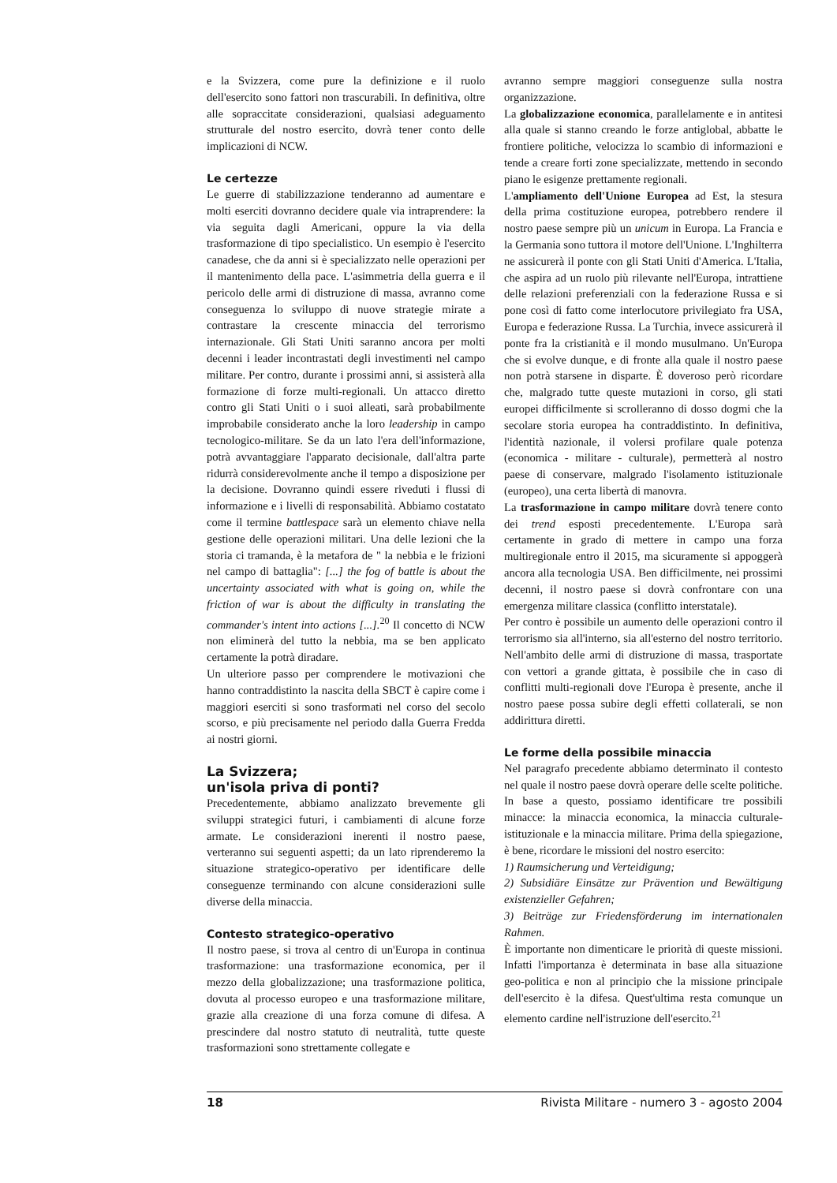e la Svizzera, come pure la definizione e il ruolo dell'esercito sono fattori non trascurabili. In definitiva, oltre alle sopraccitate considerazioni, qualsiasi adeguamento strutturale del nostro esercito, dovrà tener conto delle implicazioni di NCW.
Le certezze
Le guerre di stabilizzazione tenderanno ad aumentare e molti eserciti dovranno decidere quale via intraprendere: la via seguita dagli Americani, oppure la via della trasformazione di tipo specialistico. Un esempio è l'esercito canadese, che da anni si è specializzato nelle operazioni per il mantenimento della pace. L'asimmetria della guerra e il pericolo delle armi di distruzione di massa, avranno come conseguenza lo sviluppo di nuove strategie mirate a contrastare la crescente minaccia del terrorismo internazionale. Gli Stati Uniti saranno ancora per molti decenni i leader incontrastati degli investimenti nel campo militare. Per contro, durante i prossimi anni, si assisterà alla formazione di forze multi-regionali. Un attacco diretto contro gli Stati Uniti o i suoi alleati, sarà probabilmente improbabile considerato anche la loro leadership in campo tecnologico-militare. Se da un lato l'era dell'informazione, potrà avvantaggiare l'apparato decisionale, dall'altra parte ridurrà considerevolmente anche il tempo a disposizione per la decisione. Dovranno quindi essere riveduti i flussi di informazione e i livelli di responsabilità. Abbiamo costatato come il termine battlespace sarà un elemento chiave nella gestione delle operazioni militari. Una delle lezioni che la storia ci tramanda, è la metafora de " la nebbia e le frizioni nel campo di battaglia": [...] the fog of battle is about the uncertainty associated with what is going on, while the friction of war is about the difficulty in translating the commander's intent into actions [...].<sup>20</sup> Il concetto di NCW non eliminerà del tutto la nebbia, ma se ben applicato certamente la potrà diradare.
Un ulteriore passo per comprendere le motivazioni che hanno contraddistinto la nascita della SBCT è capire come i maggiori eserciti si sono trasformati nel corso del secolo scorso, e più precisamente nel periodo dalla Guerra Fredda ai nostri giorni.
La Svizzera;
un'isola priva di ponti?
Precedentemente, abbiamo analizzato brevemente gli sviluppi strategici futuri, i cambiamenti di alcune forze armate. Le considerazioni inerenti il nostro paese, verteranno sui seguenti aspetti; da un lato riprenderemo la situazione strategico-operativo per identificare delle conseguenze terminando con alcune considerazioni sulle diverse della minaccia.
Contesto strategico-operativo
Il nostro paese, si trova al centro di un'Europa in continua trasformazione: una trasformazione economica, per il mezzo della globalizzazione; una trasformazione politica, dovuta al processo europeo e una trasformazione militare, grazie alla creazione di una forza comune di difesa. A prescindere dal nostro statuto di neutralità, tutte queste trasformazioni sono strettamente collegate e
avranno sempre maggiori conseguenze sulla nostra organizzazione.
La globalizzazione economica, parallelamente e in antitesi alla quale si stanno creando le forze antiglobal, abbatte le frontiere politiche, velocizza lo scambio di informazioni e tende a creare forti zone specializzate, mettendo in secondo piano le esigenze prettamente regionali.
L'ampliamento dell'Unione Europea ad Est, la stesura della prima costituzione europea, potrebbero rendere il nostro paese sempre più un unicum in Europa. La Francia e la Germania sono tuttora il motore dell'Unione. L'Inghilterra ne assicurerà il ponte con gli Stati Uniti d'America. L'Italia, che aspira ad un ruolo più rilevante nell'Europa, intrattiene delle relazioni preferenziali con la federazione Russa e si pone così di fatto come interlocutore privilegiato fra USA, Europa e federazione Russa. La Turchia, invece assicurerà il ponte fra la cristianità e il mondo musulmano. Un'Europa che si evolve dunque, e di fronte alla quale il nostro paese non potrà starsene in disparte. È doveroso però ricordare che, malgrado tutte queste mutazioni in corso, gli stati europei difficilmente si scrolleranno di dosso dogmi che la secolare storia europea ha contraddistinto. In definitiva, l'identità nazionale, il volersi profilare quale potenza (economica - militare - culturale), permetterà al nostro paese di conservare, malgrado l'isolamento istituzionale (europeo), una certa libertà di manovra.
La trasformazione in campo militare dovrà tenere conto dei trend esposti precedentemente. L'Europa sarà certamente in grado di mettere in campo una forza multiregionale entro il 2015, ma sicuramente si appoggerà ancora alla tecnologia USA. Ben difficilmente, nei prossimi decenni, il nostro paese si dovrà confrontare con una emergenza militare classica (conflitto interstatale).
Per contro è possibile un aumento delle operazioni contro il terrorismo sia all'interno, sia all'esterno del nostro territorio. Nell'ambito delle armi di distruzione di massa, trasportate con vettori a grande gittata, è possibile che in caso di conflitti multi-regionali dove l'Europa è presente, anche il nostro paese possa subire degli effetti collaterali, se non addirittura diretti.
Le forme della possibile minaccia
Nel paragrafo precedente abbiamo determinato il contesto nel quale il nostro paese dovrà operare delle scelte politiche. In base a questo, possiamo identificare tre possibili minacce: la minaccia economica, la minaccia culturale-istituzionale e la minaccia militare. Prima della spiegazione, è bene, ricordare le missioni del nostro esercito:
1) Raumsicherung und Verteidigung;
2) Subsidiäre Einsätze zur Prävention und Bewältigung existenzieller Gefahren;
3) Beiträge zur Friedensförderung im internationalen Rahmen.
È importante non dimenticare le priorità di queste missioni. Infatti l'importanza è determinata in base alla situazione geo-politica e non al principio che la missione principale dell'esercito è la difesa. Quest'ultima resta comunque un elemento cardine nell'istruzione dell'esercito.<sup>21</sup>
18 Rivista Militare - numero 3 - agosto 2004